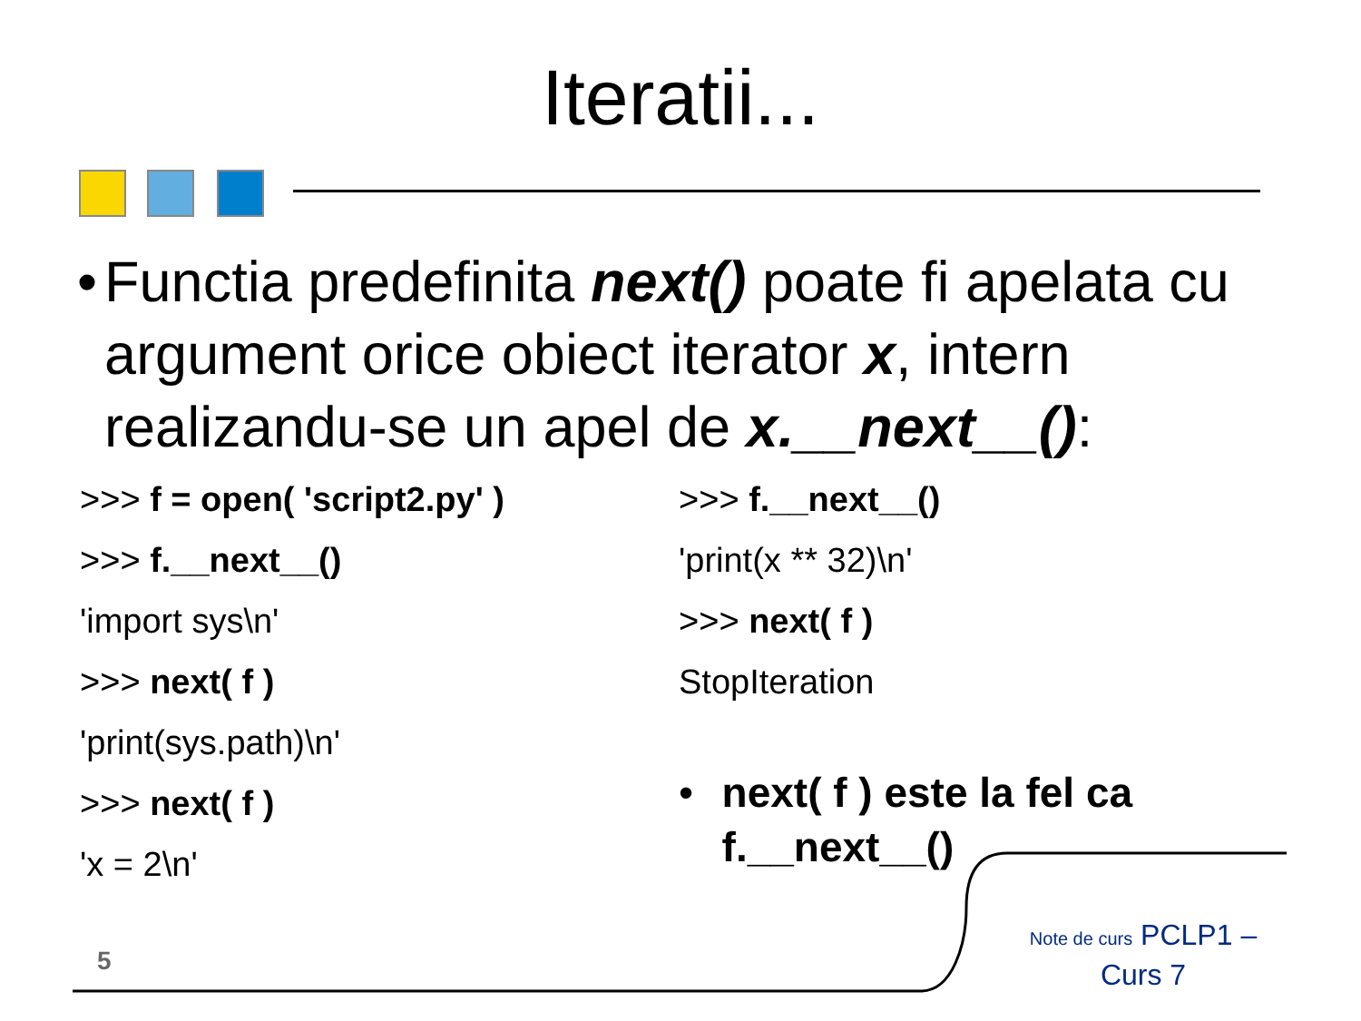Iteratii...
• Functia predefinita next() poate fi apelata cu argument orice obiect iterator x, intern realizandu-se un apel de x.__next__():
>>> f = open( 'script2.py' )
>>> f.__next__()
'import sys\n'
>>> next( f )
'print(sys.path)\n'
>>> next( f )
'x = 2\n'
>>> f.__next__()
'print(x ** 32)\n'
>>> next( f )
StopIteration
• next( f ) este la fel ca f.__next__()
5
Note de curs PCLP1 – Curs 7